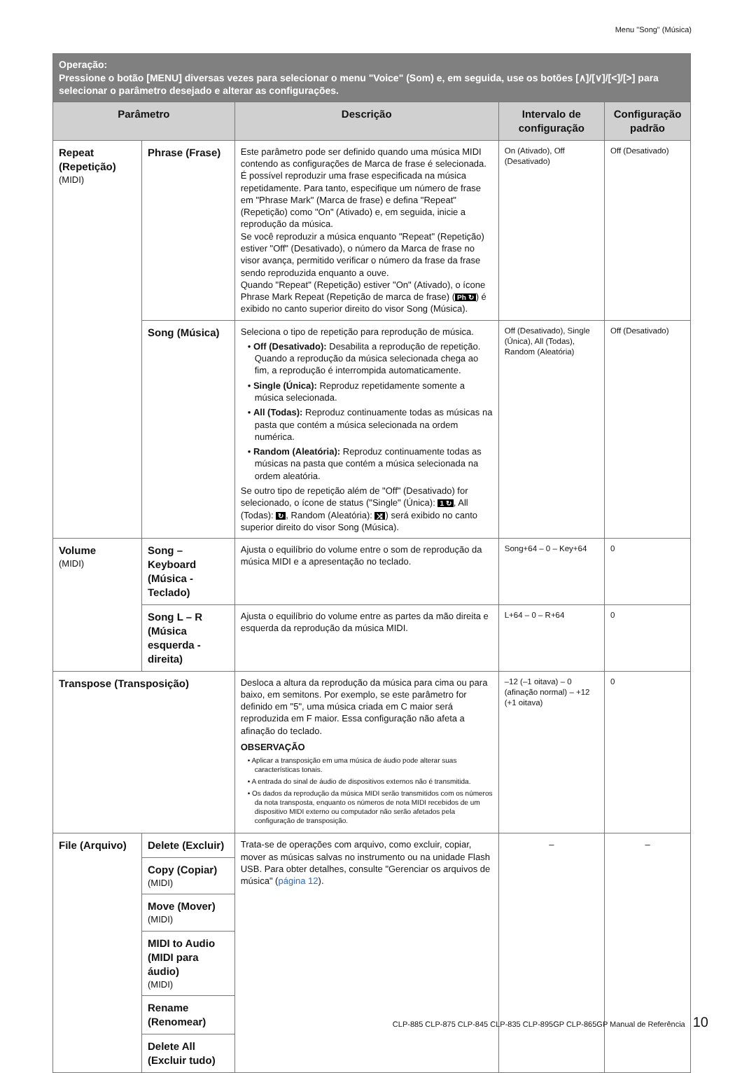Menu "Song" (Música)
| Operação: Pressione o botão [MENU] diversas vezes para selecionar o menu "Voice" (Som) e, em seguida, use os botões [∧]/[∨]/[<]/[>] para selecionar o parâmetro desejado e alterar as configurações. | | | | |
| Parâmetro | | Descrição | Intervalo de configuração | Configuração padrão |
| Repeat (Repetição) (MIDI) | Phrase (Frase) | Este parâmetro pode ser definido quando uma música MIDI contendo as configurações de Marca de frase é selecionada. É possível reproduzir uma frase especificada na música repetidamente. Para tanto, especifique um número de frase em "Phrase Mark" (Marca de frase) e defina "Repeat" (Repetição) como "On" (Ativado) e, em seguida, inicie a reprodução da música. Se você reproduzir a música enquanto "Repeat" (Repetição) estiver "Off" (Desativado), o número da Marca de frase no visor avança, permitido verificar o número da frase da frase sendo reproduzida enquanto a ouve. Quando "Repeat" (Repetição) estiver "On" (Ativado), o ícone Phrase Mark Repeat (Repetição de marca de frase) ( Ph ↻ ) é exibido no canto superior direito do visor Song (Música). | On (Ativado), Off (Desativado) | Off (Desativado) |
| | Song (Música) | Seleciona o tipo de repetição para reprodução de música. • Off (Desativado): Desabilita a reprodução de repetição. Quando a reprodução da música selecionada chega ao fim, a reprodução é interrompida automaticamente. • Single (Única): Reproduz repetidamente somente a música selecionada. • All (Todas): Reproduz continuamente todas as músicas na pasta que contém a música selecionada na ordem numérica. • Random (Aleatória): Reproduz continuamente todas as músicas na pasta que contém a música selecionada na ordem aleatória. Se outro tipo de repetição além de "Off" (Desativado) for selecionado, o ícone de status ("Single" (Única): 1 ↻ , All (Todas): ↻ , Random (Aleatória): ⤨ ) será exibido no canto superior direito do visor Song (Música). | Off (Desativado), Single (Única), All (Todas), Random (Aleatória) | Off (Desativado) |
| Volume (MIDI) | Song – Keyboard (Música - Teclado) | Ajusta o equilíbrio do volume entre o som de reprodução da música MIDI e a apresentação no teclado. | Song+64 – 0 – Key+64 | 0 |
| | Song L – R (Música esquerda - direita) | Ajusta o equilíbrio do volume entre as partes da mão direita e esquerda da reprodução da música MIDI. | L+64 – 0 – R+64 | 0 |
| Transpose (Transposição) | | Desloca a altura da reprodução da música para cima ou para baixo, em semitons. Por exemplo, se este parâmetro for definido em "5", uma música criada em C maior será reproduzida em F maior. Essa configuração não afeta a afinação do teclado. OBSERVAÇÃO • Aplicar a transposição em uma música de áudio pode alterar suas características tonais. • A entrada do sinal de áudio de dispositivos externos não é transmitida. • Os dados da reprodução da música MIDI serão transmitidos com os números da nota transposta, enquanto os números de nota MIDI recebidos de um dispositivo MIDI externo ou computador não serão afetados pela configuração de transposição. | –12 (–1 oitava) – 0 (afinação normal) – +12 (+1 oitava) | 0 |
| File (Arquivo) | Delete (Excluir) | Trata-se de operações com arquivo, como excluir, copiar, mover as músicas salvas no instrumento ou na unidade Flash USB. Para obter detalhes, consulte "Gerenciar os arquivos de música" ( página 12 ). | – | – |
| | Copy (Copiar) (MIDI) | | | |
| | Move (Mover) (MIDI) | | | |
| | MIDI to Audio (MIDI para áudio) (MIDI) | | | |
| | Rename (Renomear) | | | |
| | Delete All (Excluir tudo) | | | |
CLP-885 CLP-875 CLP-845 CLP-835 CLP-895GP CLP-865GP Manual de Referência 10